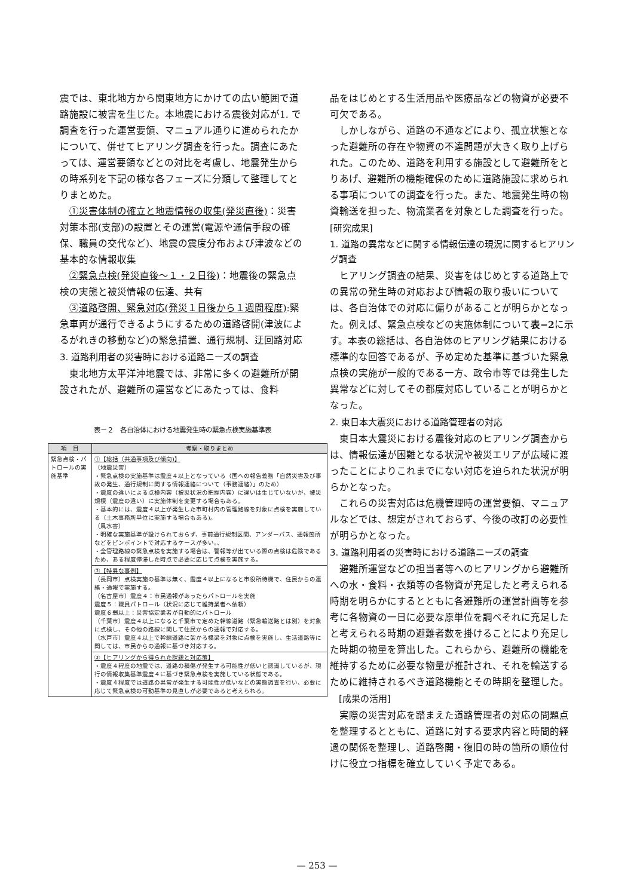震では、東北地方から関東地方にかけての広い範囲で道路施設に被害を生じた。本地震における震後対応が1. で調査を行った運営要領、マニュアル通りに進められたかについて、併せてヒアリング調査を行った。調査にあたっては、運営要領などとの対比を考慮し、地震発生からの時系列を下記の様な各フェーズに分類して整理してとりまとめた。
①災害体制の確立と地震情報の収集(発災直後)：災害対策本部(支部)の設置とその運営(電源や通信手段の確保、職員の交代など)、地震の震度分布および津波などの基本的な情報収集
②緊急点検(発災直後〜１・２日後)：地震後の緊急点検の実態と被災情報の伝達、共有
③道路啓開、緊急対応(発災１日後から１週間程度):緊急車両が通行できるようにするための道路啓開(津波によるがれきの移動など)の緊急措置、通行規制、迂回路対応
3. 道路利用者の災害時における道路ニーズの調査
東北地方太平洋沖地震では、非常に多くの避難所が開設されたが、避難所の運営などにあたっては、食料
表－２　各自治体における地震発生時の緊急点検実施基準表
| 項 目 | 考察・取りまとめ |
| --- | --- |
| 緊急点検・パトロールの実施基準 | ①【総括（共通事項及び傾向)】 （地震災害） ・緊急点検の実施基準は震度４以上となっている（国への報告義務「自然災害及び事故の発生、通行規制に関する情報連絡について（事務連絡）」のため） ・震度の違いによる点検内容（被災状況の把握内容）に違いは生じていないが、被災規模（震度の違い）に実施体制を変更する場合もある。 ・基本的には、震度４以上が発生した市町村内の管理路線を対象に点検を実施している（土木事務所単位に実施する場合もある)。 （風水害） ・明確な実施基準が設けられておらず、事前通行規制区間、アンダーパス、通報箇所などをピンポイントで対応するケースが多い。、 ・全管理路線の緊急点検を実施する場合は、警報等が出ている際の点検は危険であるため、ある程度停滞した時点で必要に応じて点検を実施する。 |
| | ②【特異な事例】 （長岡市）点検実施の基準は無く、震度４以上になると市役所待機で、住民からの連絡・通報で実施する。 （名古屋市）震度４：市民通報があったらパトロールを実施 震度５：職員パトロール（状況に応じて維持業者へ依頼） 震度６弱以上：災害協定業者が自動的にパトロール （千葉市）震度４以上になると千葉市で定めた幹線道路（緊急輸送路とは別）を対象に点検し、その他の路線に関して住民からの通報で対応する。 （水戸市）震度４以上で幹線道路に架かる橋梁を対象に点検を実施し、生活道路等に関しては、市民からの通報に基づき対応する。 |
| | ③【ヒアリングから得られた課題と対応策】 ・震度４程度の地震では、道路の損傷が発生する可能性が低いと認識しているが、現行の情報収集基準震度４に基づき緊急点検を実施している状態である。 ・震度４程度では道路の異常が発生する可能性が低いなどの実態調査を行い、必要に応じて緊急点検の可動基準の見直しが必要であると考えられる。 |
品をはじめとする生活用品や医療品などの物資が必要不可欠である。
しかしながら、道路の不通などにより、孤立状態となった避難所の存在や物資の不達問題が大きく取り上げられた。このため、道路を利用する施設として避難所をとりあげ、避難所の機能確保のために道路施設に求められる事項についての調査を行った。また、地震発生時の物資輸送を担った、物流業者を対象とした調査を行った。
[研究成果]
1. 道路の異常などに関する情報伝達の現況に関するヒアリング調査
ヒアリング調査の結果、災害をはじめとする道路上での異常の発生時の対応および情報の取り扱いについては、各自治体での対応に偏りがあることが明らかとなった。例えば、緊急点検などの実施体制について表−2に示す。本表の総括は、各自治体のヒアリング結果における標準的な回答であるが、予め定めた基準に基づいた緊急点検の実施が一般的である一方、政令市等では発生した異常などに対してその都度対応していることが明らかとなった。
2. 東日本大震災における道路管理者の対応
東日本大震災における震後対応のヒアリング調査からは、情報伝達が困難となる状況や被災エリアが広域に渡ったことによりこれまでにない対応を迫られた状況が明らかとなった。
これらの災害対応は危機管理時の運営要領、マニュアルなどでは、想定がされておらず、今後の改訂の必要性が明らかとなった。
3. 道路利用者の災害時における道路ニーズの調査
避難所運営などの担当者等へのヒアリングから避難所への水・食料・衣類等の各物資が充足したと考えられる時期を明らかにするとともに各避難所の運営計画等を参考に各物資の一日に必要な原単位を調べそれに充足したと考えられる時期の避難者数を掛けることにより充足した時期の物量を算出した。これらから、避難所の機能を維持するために必要な物量が推計され、それを輸送するために維持されるべき道路機能とその時期を整理した。
　[成果の活用]
実際の災害対応を踏まえた道路管理者の対応の問題点を整理するとともに、道路に対する要求内容と時間的経過の関係を整理し、道路啓開・復旧の時の箇所の順位付けに役立つ指標を確立していく予定である。
— 253 —